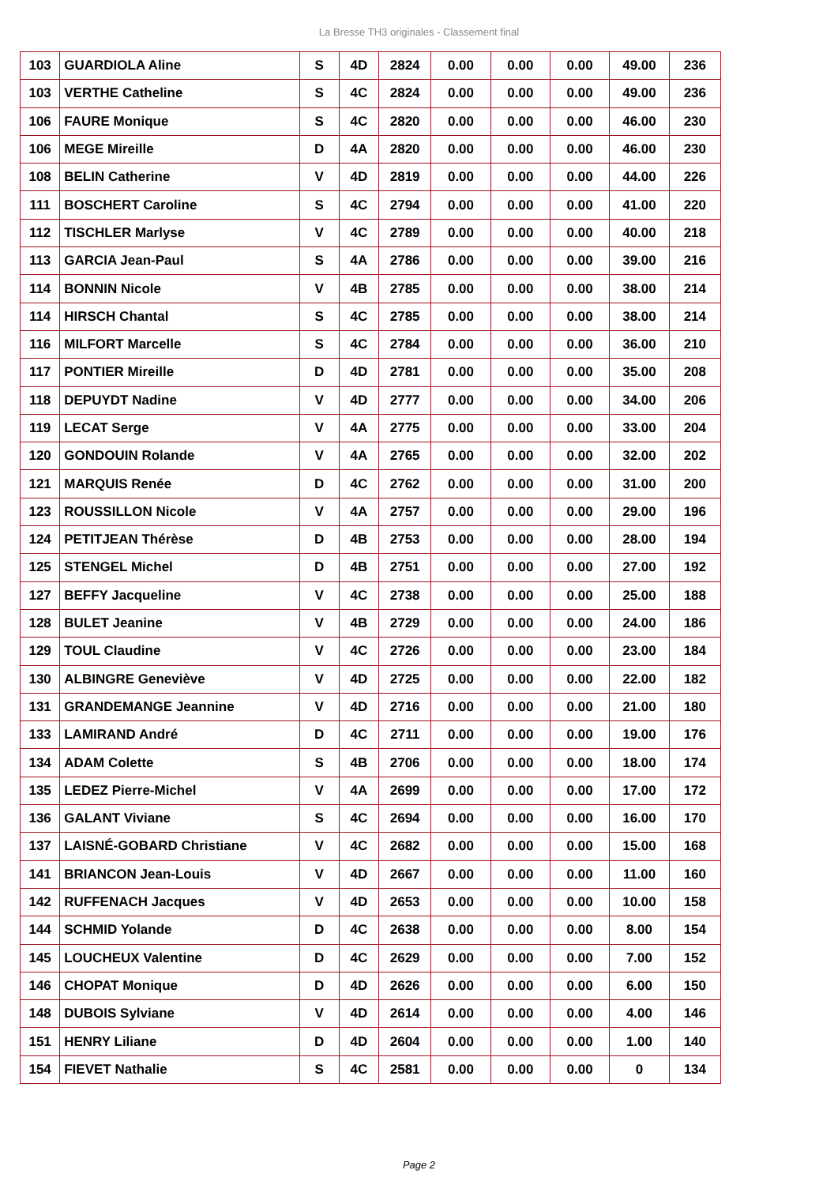La Bresse TH3 originales - Classement final
| 103 | GUARDIOLA Aline | S | 4D | 2824 | 0.00 | 0.00 | 0.00 | 49.00 | 236 |
| 103 | VERTHE Catheline | S | 4C | 2824 | 0.00 | 0.00 | 0.00 | 49.00 | 236 |
| 106 | FAURE Monique | S | 4C | 2820 | 0.00 | 0.00 | 0.00 | 46.00 | 230 |
| 106 | MEGE Mireille | D | 4A | 2820 | 0.00 | 0.00 | 0.00 | 46.00 | 230 |
| 108 | BELIN Catherine | V | 4D | 2819 | 0.00 | 0.00 | 0.00 | 44.00 | 226 |
| 111 | BOSCHERT Caroline | S | 4C | 2794 | 0.00 | 0.00 | 0.00 | 41.00 | 220 |
| 112 | TISCHLER Marlyse | V | 4C | 2789 | 0.00 | 0.00 | 0.00 | 40.00 | 218 |
| 113 | GARCIA Jean-Paul | S | 4A | 2786 | 0.00 | 0.00 | 0.00 | 39.00 | 216 |
| 114 | BONNIN Nicole | V | 4B | 2785 | 0.00 | 0.00 | 0.00 | 38.00 | 214 |
| 114 | HIRSCH Chantal | S | 4C | 2785 | 0.00 | 0.00 | 0.00 | 38.00 | 214 |
| 116 | MILFORT Marcelle | S | 4C | 2784 | 0.00 | 0.00 | 0.00 | 36.00 | 210 |
| 117 | PONTIER Mireille | D | 4D | 2781 | 0.00 | 0.00 | 0.00 | 35.00 | 208 |
| 118 | DEPUYDT Nadine | V | 4D | 2777 | 0.00 | 0.00 | 0.00 | 34.00 | 206 |
| 119 | LECAT Serge | V | 4A | 2775 | 0.00 | 0.00 | 0.00 | 33.00 | 204 |
| 120 | GONDOUIN Rolande | V | 4A | 2765 | 0.00 | 0.00 | 0.00 | 32.00 | 202 |
| 121 | MARQUIS Renée | D | 4C | 2762 | 0.00 | 0.00 | 0.00 | 31.00 | 200 |
| 123 | ROUSSILLON Nicole | V | 4A | 2757 | 0.00 | 0.00 | 0.00 | 29.00 | 196 |
| 124 | PETITJEAN Thérèse | D | 4B | 2753 | 0.00 | 0.00 | 0.00 | 28.00 | 194 |
| 125 | STENGEL Michel | D | 4B | 2751 | 0.00 | 0.00 | 0.00 | 27.00 | 192 |
| 127 | BEFFY Jacqueline | V | 4C | 2738 | 0.00 | 0.00 | 0.00 | 25.00 | 188 |
| 128 | BULET Jeanine | V | 4B | 2729 | 0.00 | 0.00 | 0.00 | 24.00 | 186 |
| 129 | TOUL Claudine | V | 4C | 2726 | 0.00 | 0.00 | 0.00 | 23.00 | 184 |
| 130 | ALBINGRE Geneviève | V | 4D | 2725 | 0.00 | 0.00 | 0.00 | 22.00 | 182 |
| 131 | GRANDEMANGE Jeannine | V | 4D | 2716 | 0.00 | 0.00 | 0.00 | 21.00 | 180 |
| 133 | LAMIRAND André | D | 4C | 2711 | 0.00 | 0.00 | 0.00 | 19.00 | 176 |
| 134 | ADAM Colette | S | 4B | 2706 | 0.00 | 0.00 | 0.00 | 18.00 | 174 |
| 135 | LEDEZ Pierre-Michel | V | 4A | 2699 | 0.00 | 0.00 | 0.00 | 17.00 | 172 |
| 136 | GALANT Viviane | S | 4C | 2694 | 0.00 | 0.00 | 0.00 | 16.00 | 170 |
| 137 | LAISNÉ-GOBARD Christiane | V | 4C | 2682 | 0.00 | 0.00 | 0.00 | 15.00 | 168 |
| 141 | BRIANCON Jean-Louis | V | 4D | 2667 | 0.00 | 0.00 | 0.00 | 11.00 | 160 |
| 142 | RUFFENACH Jacques | V | 4D | 2653 | 0.00 | 0.00 | 0.00 | 10.00 | 158 |
| 144 | SCHMID Yolande | D | 4C | 2638 | 0.00 | 0.00 | 0.00 | 8.00 | 154 |
| 145 | LOUCHEUX Valentine | D | 4C | 2629 | 0.00 | 0.00 | 0.00 | 7.00 | 152 |
| 146 | CHOPAT Monique | D | 4D | 2626 | 0.00 | 0.00 | 0.00 | 6.00 | 150 |
| 148 | DUBOIS Sylviane | V | 4D | 2614 | 0.00 | 0.00 | 0.00 | 4.00 | 146 |
| 151 | HENRY Liliane | D | 4D | 2604 | 0.00 | 0.00 | 0.00 | 1.00 | 140 |
| 154 | FIEVET Nathalie | S | 4C | 2581 | 0.00 | 0.00 | 0.00 | 0 | 134 |
Page 2